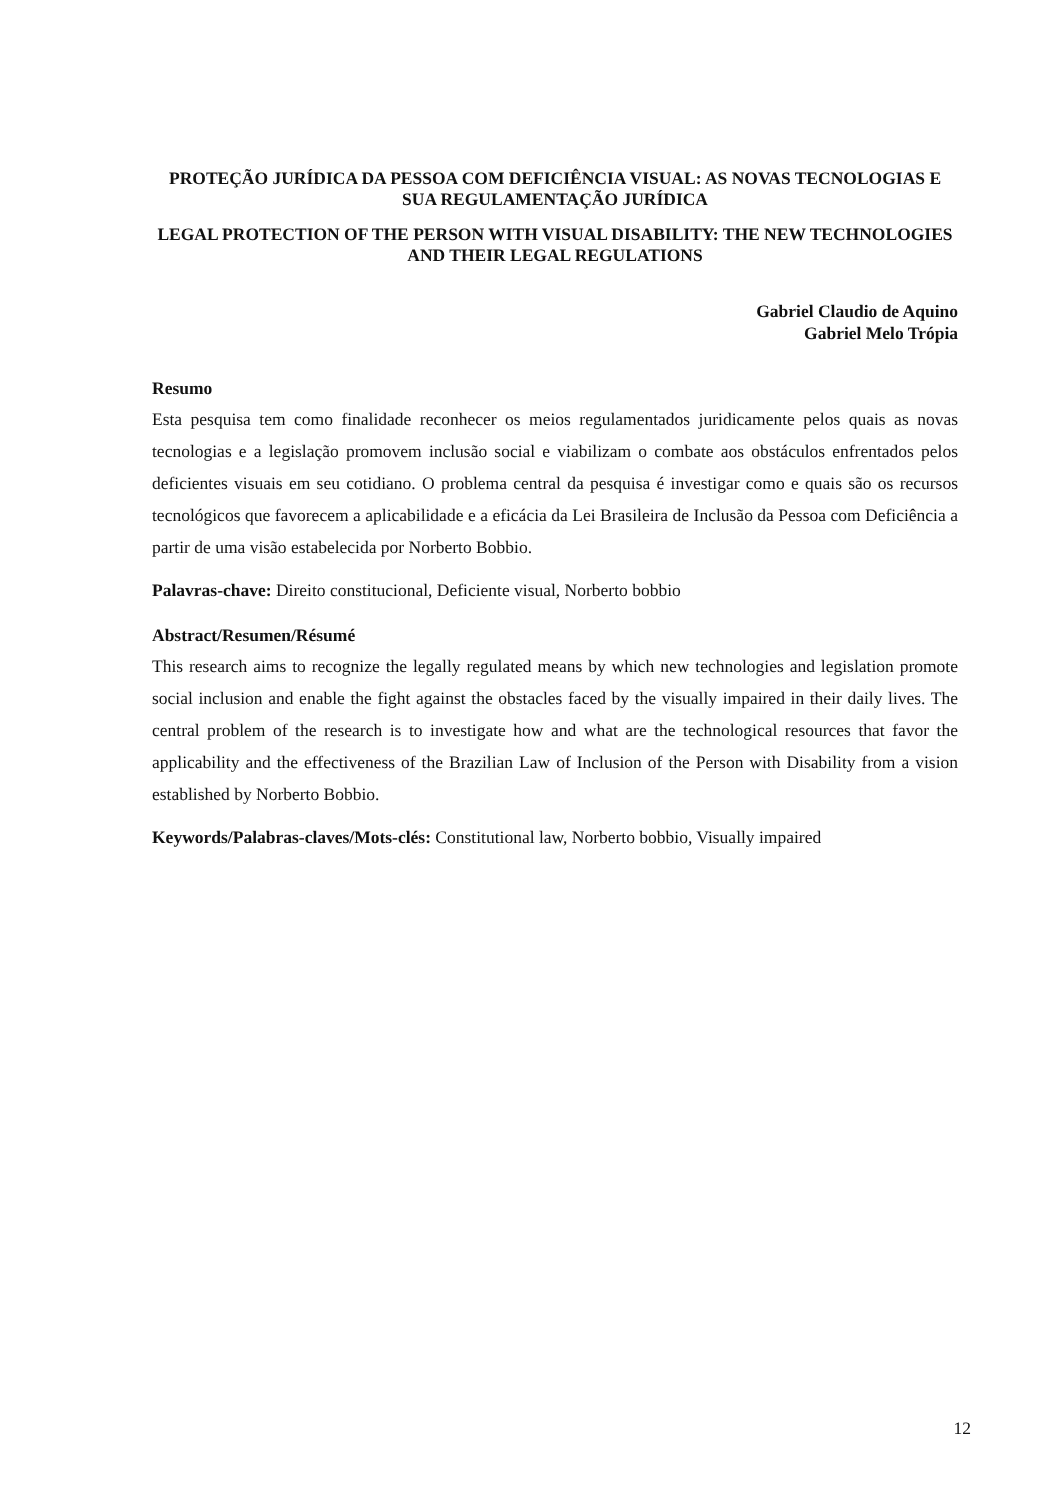PROTEÇÃO JURÍDICA DA PESSOA COM DEFICIÊNCIA VISUAL: AS NOVAS TECNOLOGIAS E SUA REGULAMENTAÇÃO JURÍDICA
LEGAL PROTECTION OF THE PERSON WITH VISUAL DISABILITY: THE NEW TECHNOLOGIES AND THEIR LEGAL REGULATIONS
Gabriel Claudio de Aquino
Gabriel Melo Trópia
Resumo
Esta pesquisa tem como finalidade reconhecer os meios regulamentados juridicamente pelos quais as novas tecnologias e a legislação promovem inclusão social e viabilizam o combate aos obstáculos enfrentados pelos deficientes visuais em seu cotidiano. O problema central da pesquisa é investigar como e quais são os recursos tecnológicos que favorecem a aplicabilidade e a eficácia da Lei Brasileira de Inclusão da Pessoa com Deficiência a partir de uma visão estabelecida por Norberto Bobbio.
Palavras-chave: Direito constitucional, Deficiente visual, Norberto bobbio
Abstract/Resumen/Résumé
This research aims to recognize the legally regulated means by which new technologies and legislation promote social inclusion and enable the fight against the obstacles faced by the visually impaired in their daily lives. The central problem of the research is to investigate how and what are the technological resources that favor the applicability and the effectiveness of the Brazilian Law of Inclusion of the Person with Disability from a vision established by Norberto Bobbio.
Keywords/Palabras-claves/Mots-clés: Constitutional law, Norberto bobbio, Visually impaired
12